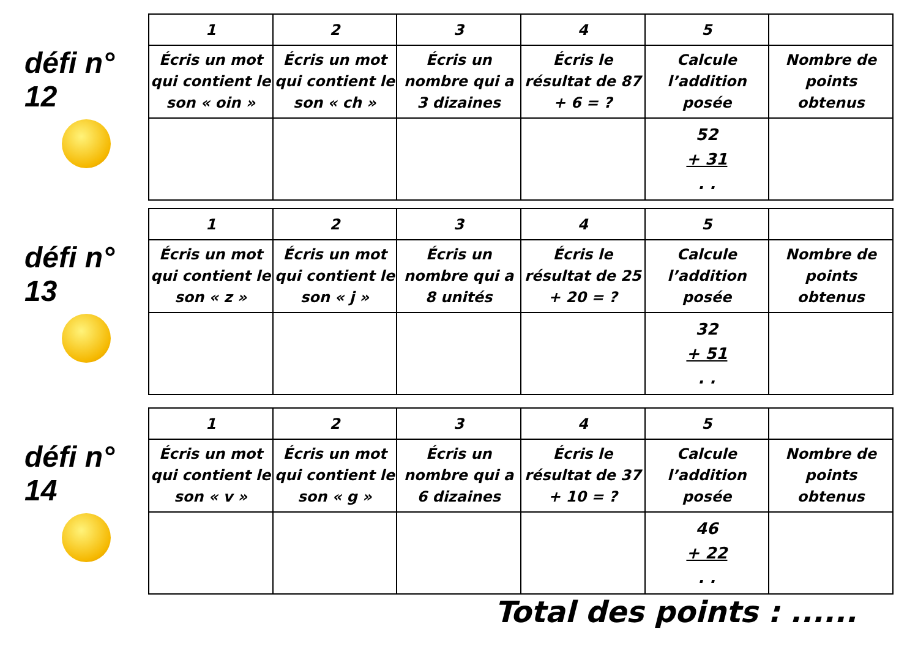défi n° 12
| 1 | 2 | 3 | 4 | 5 | |
| --- | --- | --- | --- | --- | --- |
| Écris un mot qui contient le son « oin » | Écris un mot qui contient le son « ch » | Écris un nombre qui a 3 dizaines | Écris le résultat de 87 + 6 = ? | Calcule l’addition posée | Nombre de points obtenus |
| | | | | 52 + 31 . . | |
défi n° 13
| 1 | 2 | 3 | 4 | 5 | |
| --- | --- | --- | --- | --- | --- |
| Écris un mot qui contient le son « z » | Écris un mot qui contient le son « j » | Écris un nombre qui a 8 unités | Écris le résultat de 25 + 20 = ? | Calcule l’addition posée | Nombre de points obtenus |
| | | | | 32 + 51 . . | |
défi n° 14
| 1 | 2 | 3 | 4 | 5 | |
| --- | --- | --- | --- | --- | --- |
| Écris un mot qui contient le son « v » | Écris un mot qui contient le son « g » | Écris un nombre qui a 6 dizaines | Écris le résultat de 37 + 10 = ? | Calcule l’addition posée | Nombre de points obtenus |
| | | | | 46 + 22 . . | |
Total des points : ......